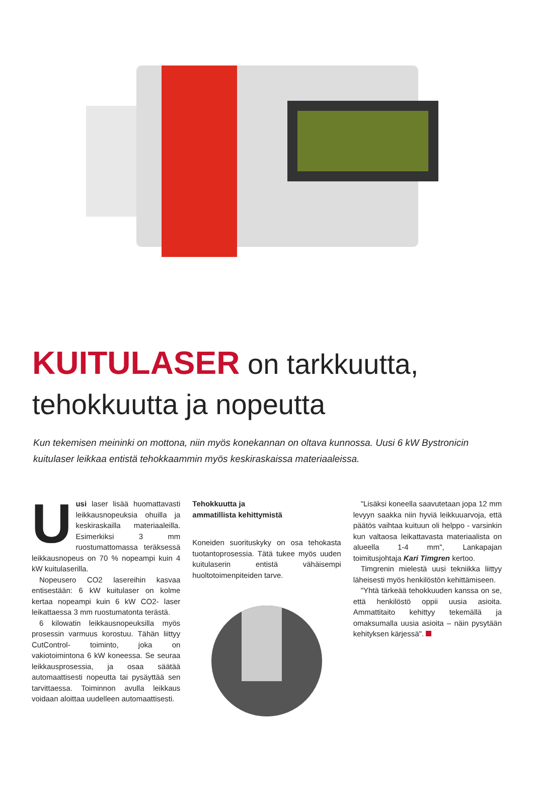KUITULASER on tarkkuutta,
tehokkuutta ja nopeutta
Kun tekemisen meininki on mottona, niin myös konekannan on oltava kunnossa. Uusi 6 kW Bystronicin kuitulaser leikkaa entistä tehokkaammin myös keskiraskaissa materiaaleissa.
Uusi laser lisää huomattavasti leikkausnopeuksia ohuilla ja keskiraskailla materiaaleilla. Esimerkiksi 3 mm ruostumattomassa teräksessä leikkausnopeus on 70 % nopeampi kuin 4 kW kuitulaserilla.
Nopeusero CO2 lasereihin kasvaa entisestään: 6 kW kuitulaser on kolme kertaa nopeampi kuin 6 kW CO2- laser leikattaessa 3 mm ruostumatonta terästä.
6 kilowatin leikkausnopeuksilla myös prosessin varmuus korostuu. Tähän liittyy CutControl- toiminto, joka on vakiotoimintona 6 kW koneessa. Se seuraa leikkausprosessia, ja osaa säätää automaattisesti nopeutta tai pysäyttää sen tarvittaessa. Toiminnon avulla leikkaus voidaan aloittaa uudelleen automaattisesti.
Tehokkuutta ja
ammatillista kehittymistä
Koneiden suorituskyky on osa tehokasta tuotantoprosessia. Tätä tukee myös uuden kuitulaserin entistä vähäisempi huoltotoimenpiteiden tarve.
"Lisäksi koneella saavutetaan jopa 12 mm levyyn saakka niin hyviä leikkuuarvoja, että päätös vaihtaa kuituun oli helppo - varsinkin kun valtaosa leikattavasta materiaalista on alueella 1-4 mm", Lankapajan toimitusjohtaja Kari Timgren kertoo.
Timgrenin mielestä uusi tekniikka liittyy läheisesti myös henkilöstön kehittämiseen.
"Yhtä tärkeää tehokkuuden kanssa on se, että henkilöstö oppii uusia asioita. Ammattitaito kehittyy tekemällä ja omaksumalla uusia asioita – näin pysytään kehityksen kärjessä".